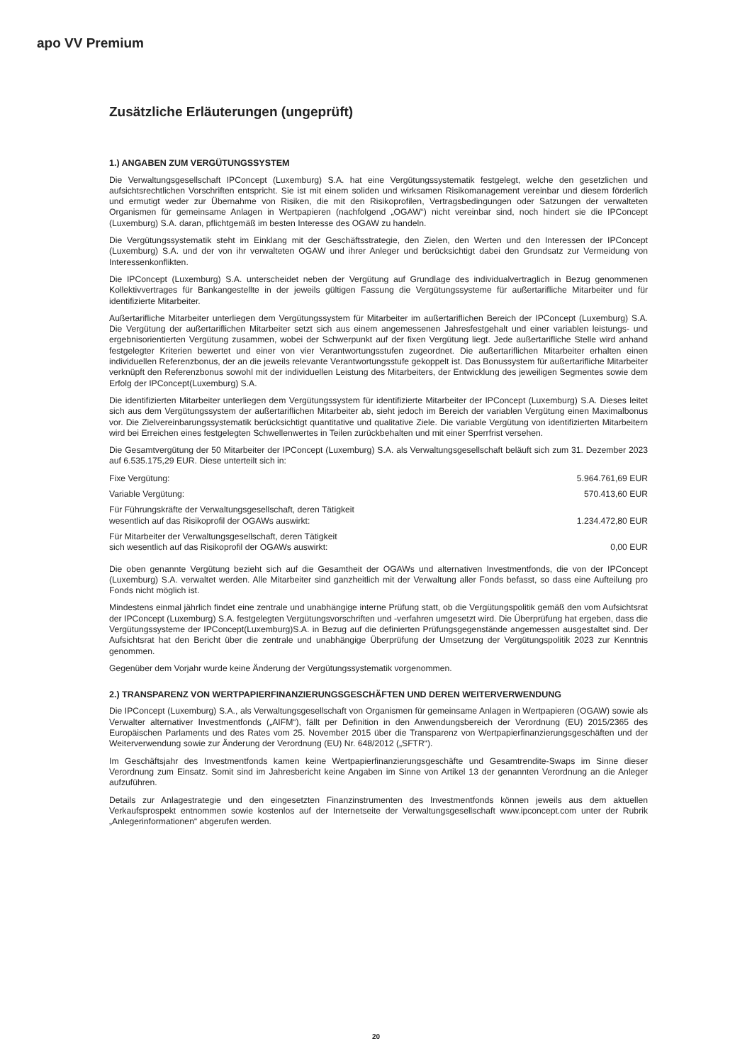apo VV Premium
Zusätzliche Erläuterungen (ungeprüft)
1.) ANGABEN ZUM VERGÜTUNGSSYSTEM
Die Verwaltungsgesellschaft IPConcept (Luxemburg) S.A. hat eine Vergütungssystematik festgelegt, welche den gesetzlichen und aufsichtsrechtlichen Vorschriften entspricht. Sie ist mit einem soliden und wirksamen Risikomanagement vereinbar und diesem förderlich und ermutigt weder zur Übernahme von Risiken, die mit den Risikoprofilen, Vertragsbedingungen oder Satzungen der verwalteten Organismen für gemeinsame Anlagen in Wertpapieren (nachfolgend „OGAW“) nicht vereinbar sind, noch hindert sie die IPConcept (Luxemburg) S.A. daran, pflichtgemäß im besten Interesse des OGAW zu handeln.
Die Vergütungssystematik steht im Einklang mit der Geschäftsstrategie, den Zielen, den Werten und den Interessen der IPConcept (Luxemburg) S.A. und der von ihr verwalteten OGAW und ihrer Anleger und berücksichtigt dabei den Grundsatz zur Vermeidung von Interessenkonflikten.
Die IPConcept (Luxemburg) S.A. unterscheidet neben der Vergütung auf Grundlage des individualvertraglich in Bezug genommenen Kollektivvertrages für Bankangestellte in der jeweils gültigen Fassung die Vergütungssysteme für außertarifliche Mitarbeiter und für identifizierte Mitarbeiter.
Außertarifliche Mitarbeiter unterliegen dem Vergütungssystem für Mitarbeiter im außertariflichen Bereich der IPConcept (Luxemburg) S.A. Die Vergütung der außertariflichen Mitarbeiter setzt sich aus einem angemessenen Jahresfestgehalt und einer variablen leistungs- und ergebnisorientierten Vergütung zusammen, wobei der Schwerpunkt auf der fixen Vergütung liegt. Jede außertarifliche Stelle wird anhand festgelegter Kriterien bewertet und einer von vier Verantwortungsstufen zugeordnet. Die außertariflichen Mitarbeiter erhalten einen individuellen Referenzbonus, der an die jeweils relevante Verantwortungsstufe gekoppelt ist. Das Bonussystem für außertarifliche Mitarbeiter verknüpft den Referenzbonus sowohl mit der individuellen Leistung des Mitarbeiters, der Entwicklung des jeweiligen Segmentes sowie dem Erfolg der IPConcept(Luxemburg) S.A.
Die identifizierten Mitarbeiter unterliegen dem Vergütungssystem für identifizierte Mitarbeiter der IPConcept (Luxemburg) S.A. Dieses leitet sich aus dem Vergütungssystem der außertariflichen Mitarbeiter ab, sieht jedoch im Bereich der variablen Vergütung einen Maximalbonus vor. Die Zielvereinbarungssystematik berücksichtigt quantitative und qualitative Ziele. Die variable Vergütung von identifizierten Mitarbeitern wird bei Erreichen eines festgelegten Schwellenwertes in Teilen zurückbehalten und mit einer Sperrfrist versehen.
Die Gesamtvergütung der 50 Mitarbeiter der IPConcept (Luxemburg) S.A. als Verwaltungsgesellschaft beläuft sich zum 31. Dezember 2023 auf 6.535.175,29 EUR. Diese unterteilt sich in:
| Fixe Vergütung: | 5.964.761,69 EUR |
| Variable Vergütung: | 570.413,60 EUR |
| Für Führungskräfte der Verwaltungsgesellschaft, deren Tätigkeit wesentlich auf das Risikoprofil der OGAWs auswirkt: | 1.234.472,80 EUR |
| Für Mitarbeiter der Verwaltungsgesellschaft, deren Tätigkeit sich wesentlich auf das Risikoprofil der OGAWs auswirkt: | 0,00 EUR |
Die oben genannte Vergütung bezieht sich auf die Gesamtheit der OGAWs und alternativen Investmentfonds, die von der IPConcept (Luxemburg) S.A. verwaltet werden. Alle Mitarbeiter sind ganzheitlich mit der Verwaltung aller Fonds befasst, so dass eine Aufteilung pro Fonds nicht möglich ist.
Mindestens einmal jährlich findet eine zentrale und unabhängige interne Prüfung statt, ob die Vergütungspolitik gemäß den vom Aufsichtsrat der IPConcept (Luxemburg) S.A. festgelegten Vergütungsvorschriften und -verfahren umgesetzt wird. Die Überprüfung hat ergeben, dass die Vergütungssysteme der IPConcept(Luxemburg)S.A. in Bezug auf die definierten Prüfungsgegenstände angemessen ausgestaltet sind. Der Aufsichtsrat hat den Bericht über die zentrale und unabhängige Überprüfung der Umsetzung der Vergütungspolitik 2023 zur Kenntnis genommen.
Gegenüber dem Vorjahr wurde keine Änderung der Vergütungssystematik vorgenommen.
2.) TRANSPARENZ VON WERTPAPIERFINANZIERUNGSGESCHÄFTEN UND DEREN WEITERVERWENDUNG
Die IPConcept (Luxemburg) S.A., als Verwaltungsgesellschaft von Organismen für gemeinsame Anlagen in Wertpapieren (OGAW) sowie als Verwalter alternativer Investmentfonds („AIFM“), fällt per Definition in den Anwendungsbereich der Verordnung (EU) 2015/2365 des Europäischen Parlaments und des Rates vom 25. November 2015 über die Transparenz von Wertpapierfinanzierungsgeschäften und der Weiterverwendung sowie zur Änderung der Verordnung (EU) Nr. 648/2012 („SFTR“).
Im Geschäftsjahr des Investmentfonds kamen keine Wertpapierfinanzierungsgeschäfte und Gesamtrendite-Swaps im Sinne dieser Verordnung zum Einsatz. Somit sind im Jahresbericht keine Angaben im Sinne von Artikel 13 der genannten Verordnung an die Anleger aufzuführen.
Details zur Anlagestrategie und den eingesetzten Finanzinstrumenten des Investmentfonds können jeweils aus dem aktuellen Verkaufsprospekt entnommen sowie kostenlos auf der Internetseite der Verwaltungsgesellschaft www.ipconcept.com unter der Rubrik „Anlegerinformationen“ abgerufen werden.
20